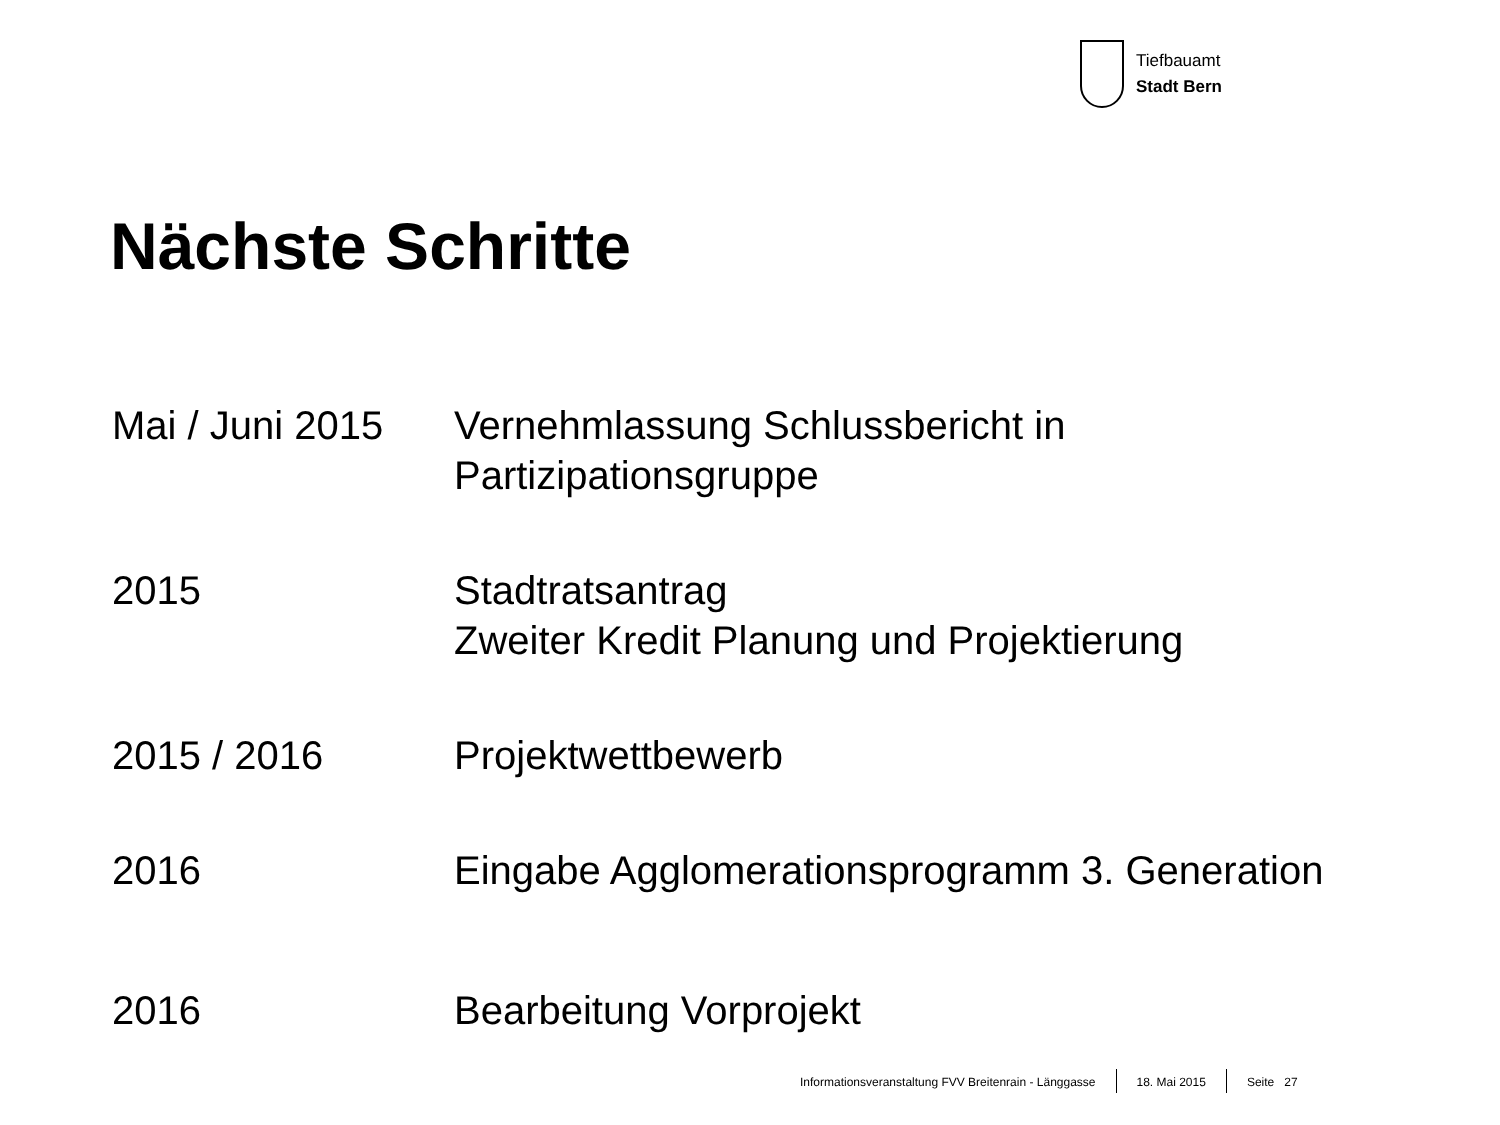Tiefbauamt
Stadt Bern
Nächste Schritte
| Mai / Juni 2015 | Vernehmlassung Schlussbericht in Partizipationsgruppe |
| 2015 | Stadtratsantrag Zweiter Kredit Planung und Projektierung |
| 2015 / 2016 | Projektwettbewerb |
| 2016 | Eingabe Agglomerationsprogramm 3. Generation |
| 2016 | Bearbeitung Vorprojekt |
Informationsveranstaltung FVV Breitenrain - Länggasse
18. Mai 2015 Seite 27